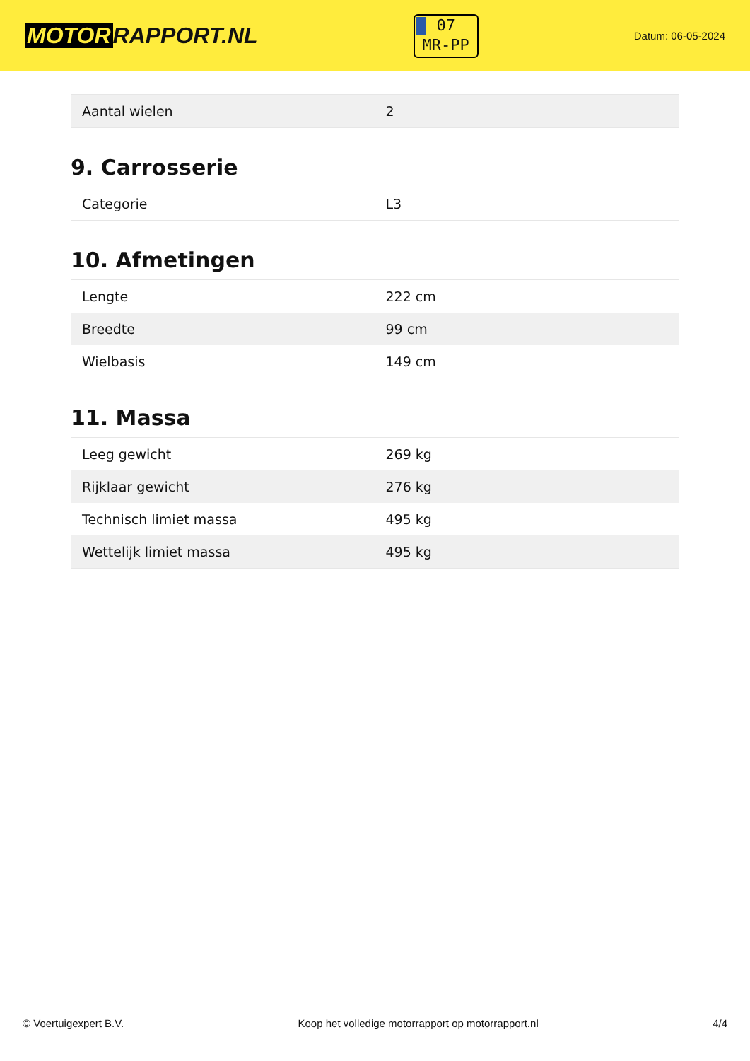MOTOR RAPPORT.NL
07
MR-PP
Datum: 06-05-2024
| Aantal wielen | 2 |
9. Carrosserie
| Categorie | L3 |
10. Afmetingen
| Lengte | 222 cm |
| Breedte | 99 cm |
| Wielbasis | 149 cm |
11. Massa
| Leeg gewicht | 269 kg |
| Rijklaar gewicht | 276 kg |
| Technisch limiet massa | 495 kg |
| Wettelijk limiet massa | 495 kg |
© Voertuigexpert B.V. Koop het volledige motorrapport op motorrapport.nl 4/4